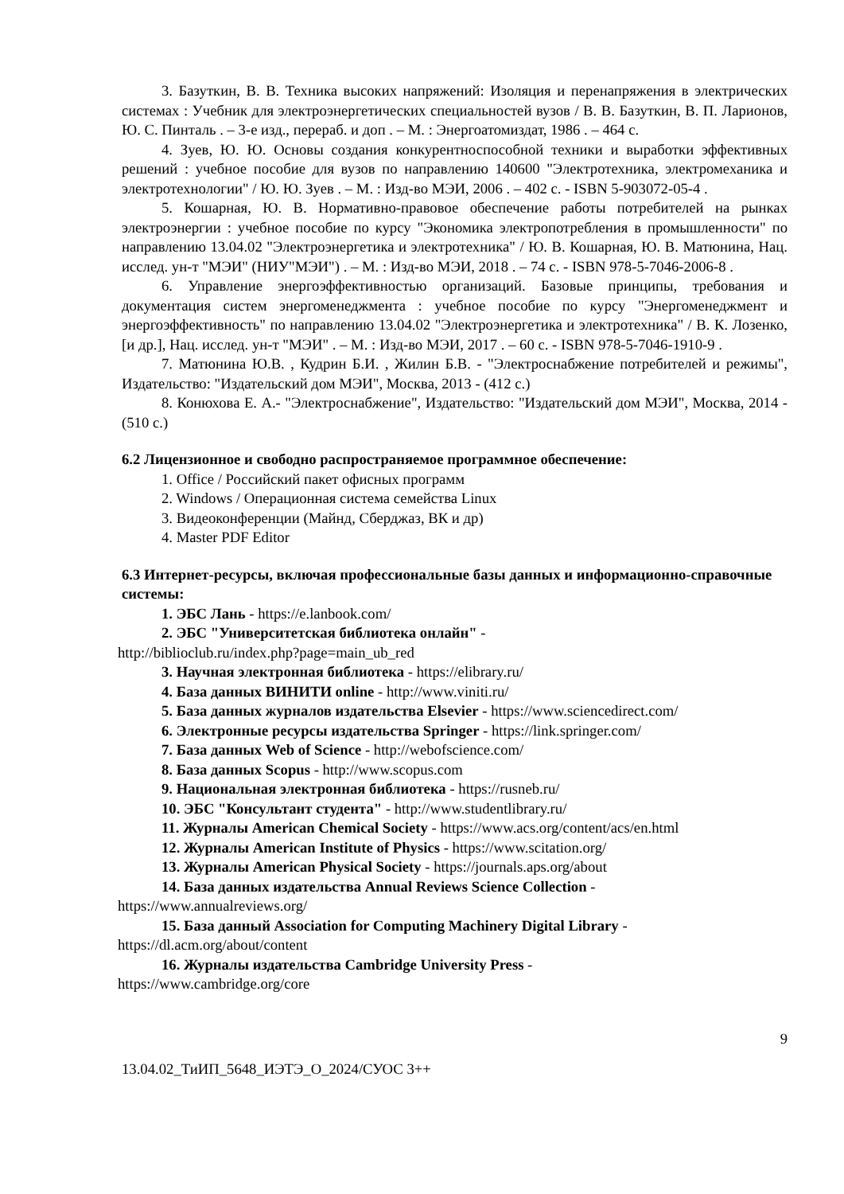3. Базуткин, В. В. Техника высоких напряжений: Изоляция и перенапряжения в электрических системах : Учебник для электроэнергетических специальностей вузов / В. В. Базуткин, В. П. Ларионов, Ю. С. Пинталь . – 3-е изд., перераб. и доп . – М. : Энергоатомиздат, 1986 . – 464 с.
4. Зуев, Ю. Ю. Основы создания конкурентноспособной техники и выработки эффективных решений : учебное пособие для вузов по направлению 140600 "Электротехника, электромеханика и электротехнологии" / Ю. Ю. Зуев . – М. : Изд-во МЭИ, 2006 . – 402 с. - ISBN 5-903072-05-4 .
5. Кошарная, Ю. В. Нормативно-правовое обеспечение работы потребителей на рынках электроэнергии : учебное пособие по курсу "Экономика электропотребления в промышленности" по направлению 13.04.02 "Электроэнергетика и электротехника" / Ю. В. Кошарная, Ю. В. Матюнина, Нац. исслед. ун-т "МЭИ" (НИУ"МЭИ") . – М. : Изд-во МЭИ, 2018 . – 74 с. - ISBN 978-5-7046-2006-8 .
6. Управление энергоэффективностью организаций. Базовые принципы, требования и документация систем энергоменеджмента : учебное пособие по курсу "Энергоменеджмент и энергоэффективность" по направлению 13.04.02 "Электроэнергетика и электротехника" / В. К. Лозенко, [и др.], Нац. исслед. ун-т "МЭИ" . – М. : Изд-во МЭИ, 2017 . – 60 с. - ISBN 978-5-7046-1910-9 .
7. Матюнина Ю.В. , Кудрин Б.И. , Жилин Б.В. - "Электроснабжение потребителей и режимы", Издательство: "Издательский дом МЭИ", Москва, 2013 - (412 с.)
8. Конюхова Е. А.- "Электроснабжение", Издательство: "Издательский дом МЭИ", Москва, 2014 - (510 с.)
6.2 Лицензионное и свободно распространяемое программное обеспечение:
1. Office / Российский пакет офисных программ
2. Windows / Операционная система семейства Linux
3. Видеоконференции (Майнд, Сберджаз, ВК и др)
4. Master PDF Editor
6.3 Интернет-ресурсы, включая профессиональные базы данных и информационно-справочные системы:
1. ЭБС Лань - https://e.lanbook.com/
2. ЭБС "Университетская библиотека онлайн" -
http://biblioclub.ru/index.php?page=main_ub_red
3. Научная электронная библиотека - https://elibrary.ru/
4. База данных ВИНИТИ online - http://www.viniti.ru/
5. База данных журналов издательства Elsevier - https://www.sciencedirect.com/
6. Электронные ресурсы издательства Springer - https://link.springer.com/
7. База данных Web of Science - http://webofscience.com/
8. База данных Scopus - http://www.scopus.com
9. Национальная электронная библиотека - https://rusneb.ru/
10. ЭБС "Консультант студента" - http://www.studentlibrary.ru/
11. Журналы American Chemical Society - https://www.acs.org/content/acs/en.html
12. Журналы American Institute of Physics - https://www.scitation.org/
13. Журналы American Physical Society - https://journals.aps.org/about
14. База данных издательства Annual Reviews Science Collection -
https://www.annualreviews.org/
15. База данный Association for Computing Machinery Digital Library -
https://dl.acm.org/about/content
16. Журналы издательства Cambridge University Press -
https://www.cambridge.org/core
9
13.04.02_ТиИП_5648_ИЭТЭ_О_2024/СУОС 3++